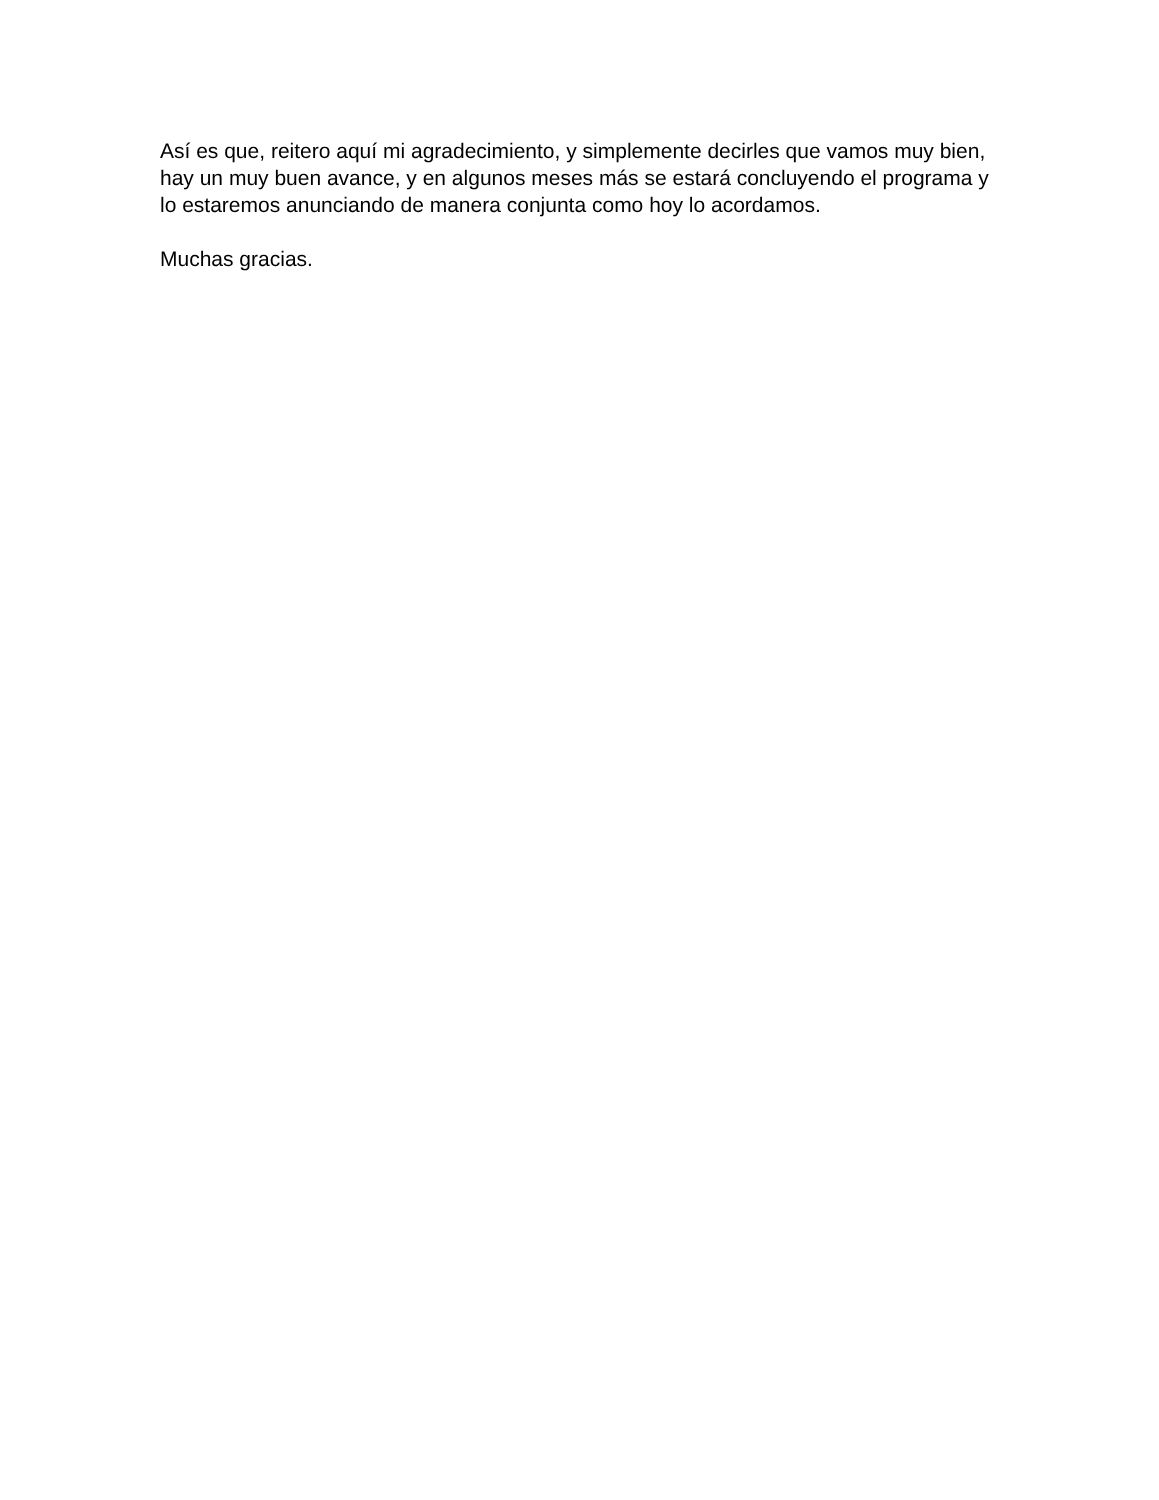Así es que, reitero aquí mi agradecimiento, y simplemente decirles que vamos muy bien, hay un muy buen avance, y en algunos meses más se estará concluyendo el programa y lo estaremos anunciando de manera conjunta como hoy lo acordamos.
Muchas gracias.